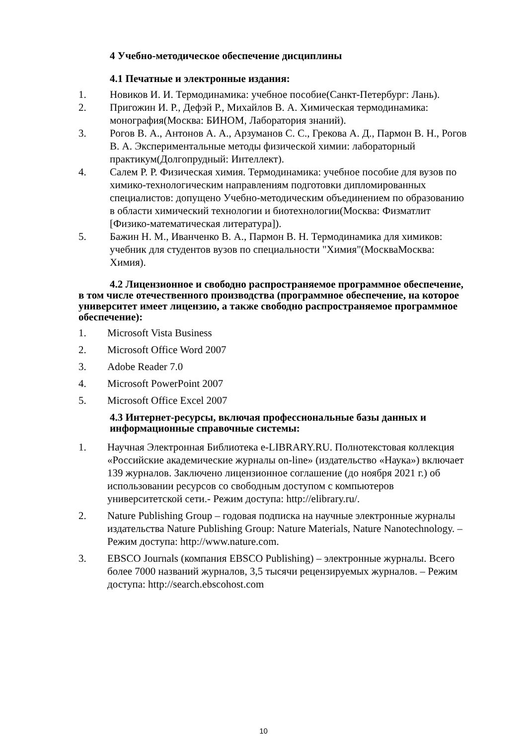4 Учебно-методическое обеспечение дисциплины
4.1 Печатные и электронные издания:
1. Новиков И. И. Термодинамика: учебное пособие(Санкт-Петербург: Лань).
2. Пригожин И. Р., Дефэй Р., Михайлов В. А. Химическая термодинамика: монография(Москва: БИНОМ, Лаборатория знаний).
3. Рогов В. А., Антонов А. А., Арзуманов С. С., Грекова А. Д., Пармон В. Н., Рогов В. А. Экспериментальные методы физической химии: лабораторный практикум(Долгопрудный: Интеллект).
4. Салем Р. Р. Физическая химия. Термодинамика: учебное пособие для вузов по химико-технологическим направлениям подготовки дипломированных специалистов: допущено Учебно-методическим объединением по образованию в области химический технологии и биотехнологии(Москва: Физматлит [Физико-математическая литература]).
5. Бажин Н. М., Иванченко В. А., Пармон В. Н. Термодинамика для химиков: учебник для студентов вузов по специальности "Химия"(МоскваМосква: Химия).
4.2 Лицензионное и свободно распространяемое программное обеспечение, в том числе отечественного производства (программное обеспечение, на которое университет имеет лицензию, а также свободно распространяемое программное обеспечение):
1. Microsoft Vista Business
2. Microsoft Office Word 2007
3. Adobe Reader 7.0
4. Microsoft PowerPoint 2007
5. Microsoft Office Excel 2007
4.3 Интернет-ресурсы, включая профессиональные базы данных и информационные справочные системы:
1. Научная Электронная Библиотека e-LIBRARY.RU. Полнотекстовая коллекция «Российские академические журналы on-line» (издательство «Наука») включает 139 журналов. Заключено лицензионное соглашение (до ноября 2021 г.) об использовании ресурсов со свободным доступом с компьютеров университетской сети.- Режим доступа: http://elibrary.ru/.
2. Nature Publishing Group – годовая подписка на научные электронные журналы издательства Nature Publishing Group: Nature Materials, Nature Nanotechnology. – Режим доступа: http://www.nature.com.
3. EBSCO Journals (компания EBSCO Publishing) – электронные журналы. Всего более 7000 названий журналов, 3,5 тысячи рецензируемых журналов. – Режим доступа: http://search.ebscohost.com
10